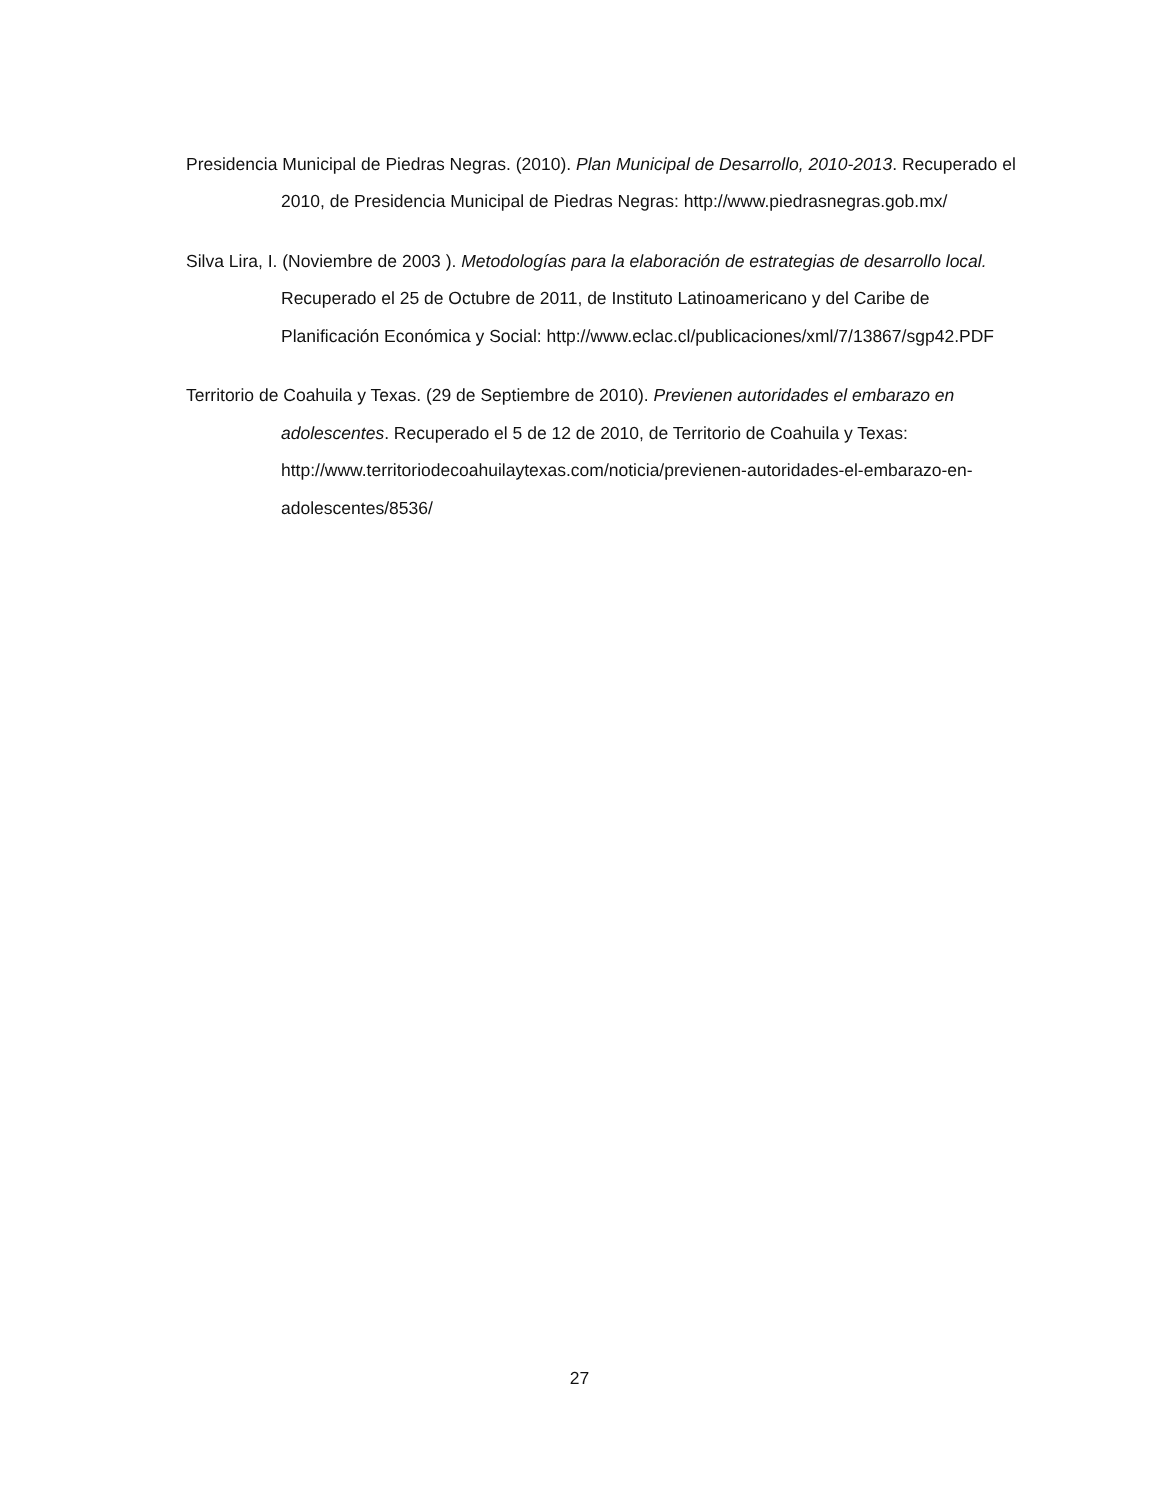Presidencia Municipal de Piedras Negras. (2010). Plan Municipal de Desarrollo, 2010-2013. Recuperado el 2010, de Presidencia Municipal de Piedras Negras: http://www.piedrasnegras.gob.mx/
Silva Lira, I. (Noviembre de 2003 ). Metodologías para la elaboración de estrategias de desarrollo local. Recuperado el 25 de Octubre de 2011, de Instituto Latinoamericano y del Caribe de Planificación Económica y Social: http://www.eclac.cl/publicaciones/xml/7/13867/sgp42.PDF
Territorio de Coahuila y Texas. (29 de Septiembre de 2010). Previenen autoridades el embarazo en adolescentes. Recuperado el 5 de 12 de 2010, de Territorio de Coahuila y Texas: http://www.territoriodecoahuilaytexas.com/noticia/previenen-autoridades-el-embarazo-en-adolescentes/8536/
27